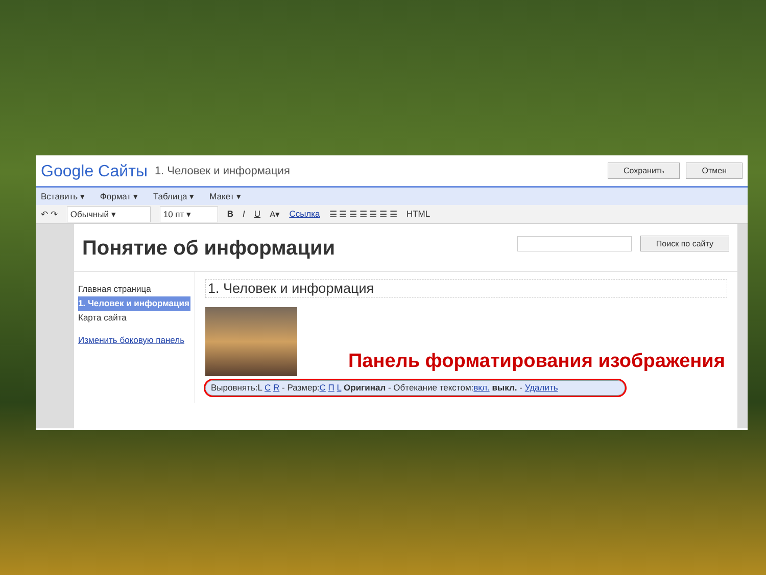Google Сайты 1. Человек и информация Сохранить Отмен
Вставить ▾ Формат ▾ Таблица ▾ Макет ▾
↶ ↷ Обычный ▾ 10 пт ▾ B I U A▾ Ссылка ☰ ☰ ☰ ☰ ☰ ☰ ☰ HTML
Понятие об информации
Поиск по сайту
Главная страница
1. Человек и информация
Карта сайта
Изменить боковую панель
1. Человек и информация
Выровнять:L C R - Размер:С П L Оригинал - Обтекание текстом:вкл. выкл. - Удалить
Панель форматирования изображения